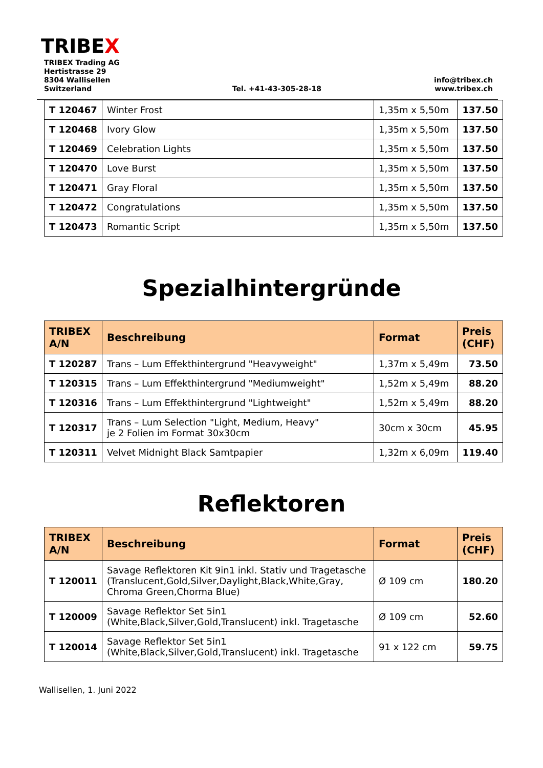TRIBEX
TRIBEX Trading AG
Hertistrasse 29
8304 Wallisellen
Switzerland
Tel. +41-43-305-28-18
info@tribex.ch
www.tribex.ch
| T 120467 | Winter Frost | 1,35m x 5,50m | 137.50 |
| T 120468 | Ivory Glow | 1,35m x 5,50m | 137.50 |
| T 120469 | Celebration Lights | 1,35m x 5,50m | 137.50 |
| T 120470 | Love Burst | 1,35m x 5,50m | 137.50 |
| T 120471 | Gray Floral | 1,35m x 5,50m | 137.50 |
| T 120472 | Congratulations | 1,35m x 5,50m | 137.50 |
| T 120473 | Romantic Script | 1,35m x 5,50m | 137.50 |
Spezialhintergründe
| TRIBEX A/N | Beschreibung | Format | Preis (CHF) |
| --- | --- | --- | --- |
| T 120287 | Trans – Lum Effekthintergrund "Heavyweight" | 1,37m x 5,49m | 73.50 |
| T 120315 | Trans – Lum Effekthintergrund "Mediumweight" | 1,52m x 5,49m | 88.20 |
| T 120316 | Trans – Lum Effekthintergrund "Lightweight" | 1,52m x 5,49m | 88.20 |
| T 120317 | Trans – Lum Selection "Light, Medium, Heavy" je 2 Folien im Format 30x30cm | 30cm x 30cm | 45.95 |
| T 120311 | Velvet Midnight Black Samtpapier | 1,32m x 6,09m | 119.40 |
Reflektoren
| TRIBEX A/N | Beschreibung | Format | Preis (CHF) |
| --- | --- | --- | --- |
| T 120011 | Savage Reflektoren Kit 9in1 inkl. Stativ und Tragetasche (Translucent,Gold,Silver,Daylight,Black,White,Gray, Chroma Green,Chorma Blue) | Ø 109 cm | 180.20 |
| T 120009 | Savage Reflektor Set 5in1 (White,Black,Silver,Gold,Translucent) inkl. Tragetasche | Ø 109 cm | 52.60 |
| T 120014 | Savage Reflektor Set 5in1 (White,Black,Silver,Gold,Translucent) inkl. Tragetasche | 91 x 122 cm | 59.75 |
Wallisellen, 1. Juni 2022